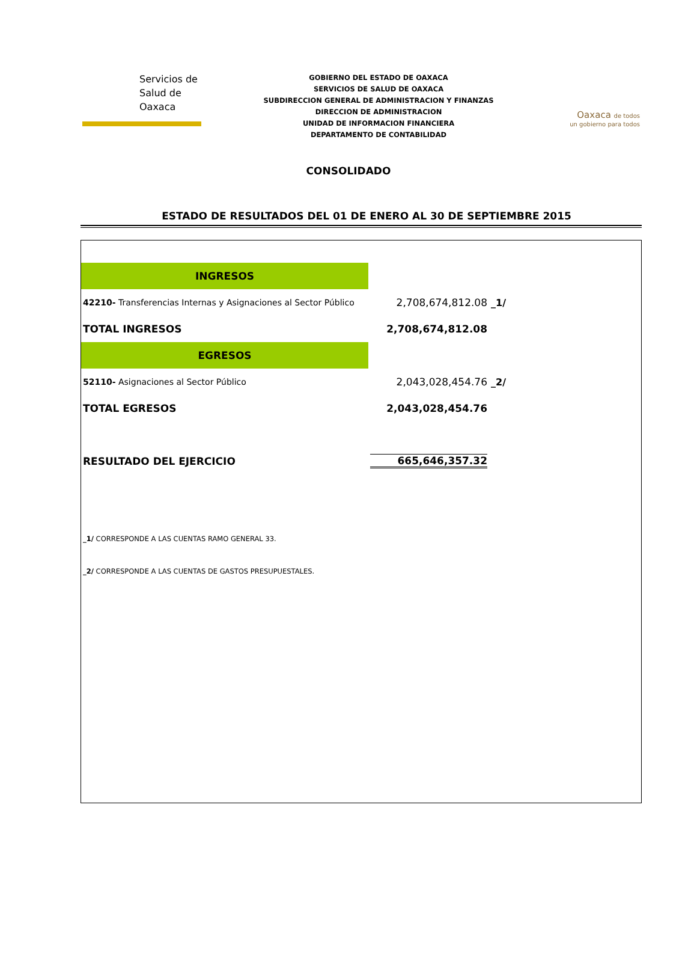Servicios de
Salud de
Oaxaca
GOBIERNO DEL ESTADO DE OAXACA
SERVICIOS DE SALUD DE OAXACA
SUBDIRECCION GENERAL DE ADMINISTRACION Y FINANZAS
DIRECCION DE ADMINISTRACION
UNIDAD DE INFORMACION FINANCIERA
DEPARTAMENTO DE CONTABILIDAD
Oaxaca de todos
un gobierno para todos
CONSOLIDADO
ESTADO DE RESULTADOS DEL 01 DE ENERO AL 30 DE SEPTIEMBRE 2015
| INGRESOS | | |
| 42210- Transferencias Internas y Asignaciones al Sector Público | 2,708,674,812.08 | _1/ |
| TOTAL INGRESOS | 2,708,674,812.08 | |
| EGRESOS | | |
| 52110- Asignaciones al Sector Público | 2,043,028,454.76 | _2/ |
| TOTAL EGRESOS | 2,043,028,454.76 | |
| RESULTADO DEL EJERCICIO | 665,646,357.32 | |
_1/ CORRESPONDE A LAS CUENTAS RAMO GENERAL 33.
_2/ CORRESPONDE A LAS CUENTAS DE GASTOS PRESUPUESTALES.